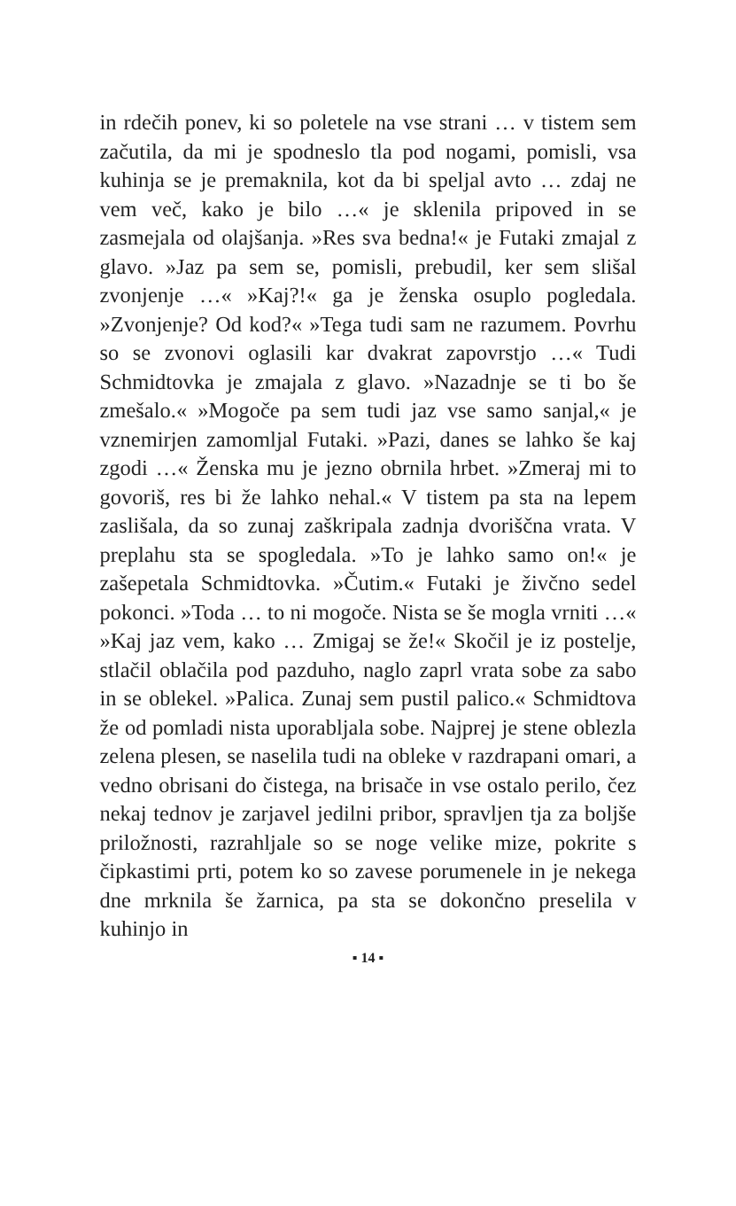in rdečih ponev, ki so poletele na vse strani … v tistem sem začutila, da mi je spodneslo tla pod nogami, pomisli, vsa kuhinja se je premaknila, kot da bi speljal avto … zdaj ne vem več, kako je bilo …« je sklenila pripoved in se zasmejala od olajšanja. »Res sva bedna!« je Futaki zmajal z glavo. »Jaz pa sem se, pomisli, prebudil, ker sem slišal zvonjenje …« »Kaj?!« ga je ženska osuplo pogledala. »Zvonjenje? Od kod?« »Tega tudi sam ne razumem. Povrhu so se zvonovi oglasili kar dvakrat zapovrstjo …« Tudi Schmidtovka je zmajala z glavo. »Nazadnje se ti bo še zmešalo.« »Mogoče pa sem tudi jaz vse samo sanjal,« je vznemirjen zamomljal Futaki. »Pazi, danes se lahko še kaj zgodi …« Ženska mu je jezno obrnila hrbet. »Zmeraj mi to govoriš, res bi že lahko nehal.« V tistem pa sta na lepem zaslišala, da so zunaj zaškripala zadnja dvoriščna vrata. V preplahu sta se spogledala. »To je lahko samo on!« je zašepetala Schmidtovka. »Čutim.« Futaki je živčno sedel pokonci. »Toda … to ni mogoče. Nista se še mogla vrniti …« »Kaj jaz vem, kako … Zmigaj se že!« Skočil je iz postelje, stlačil oblačila pod pazduho, naglo zaprl vrata sobe za sabo in se oblekel. »Palica. Zunaj sem pustil palico.« Schmidtova že od pomladi nista uporabljala sobe. Najprej je stene oblezla zelena plesen, se naselila tudi na obleke v razdrapani omari, a vedno obrisani do čistega, na brisače in vse ostalo perilo, čez nekaj tednov je zarjavel jedilni pribor, spravljen tja za boljše priložnosti, razrahljale so se noge velike mize, pokrite s čipkastimi prti, potem ko so zavese porumenele in je nekega dne mrknila še žarnica, pa sta se dokončno preselila v kuhinjo in
▪ 14 ▪